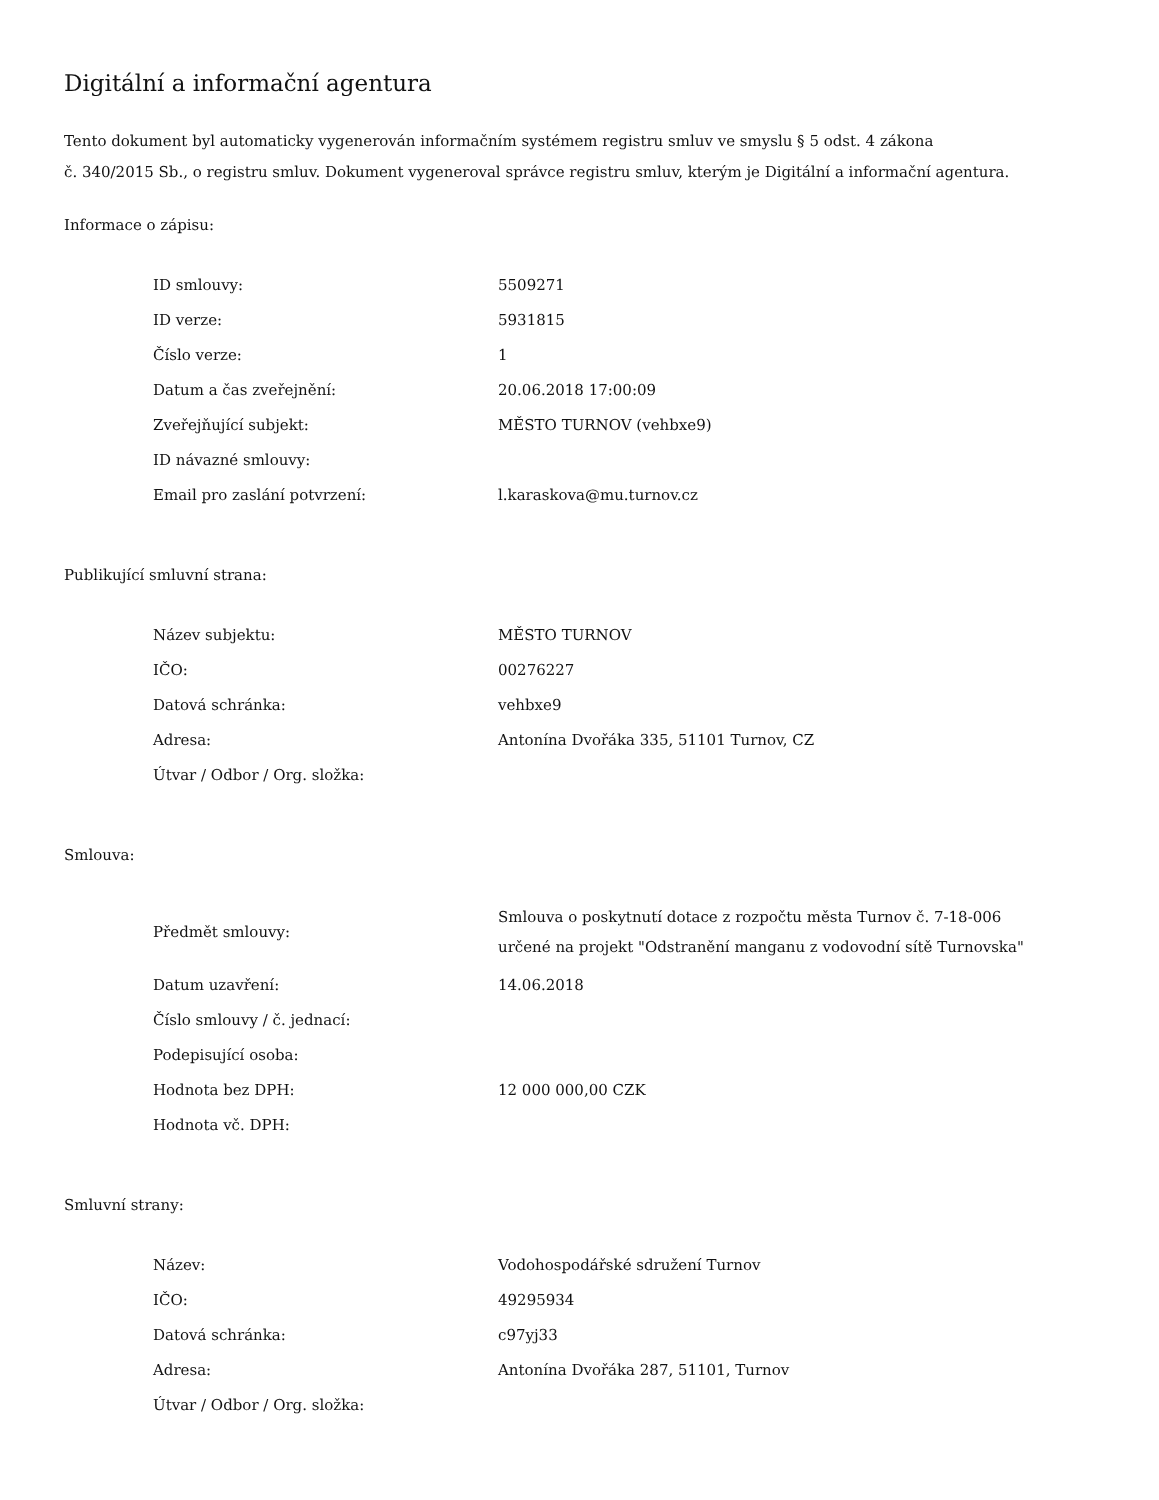Digitální a informační agentura
Tento dokument byl automaticky vygenerován informačním systémem registru smluv ve smyslu § 5 odst. 4 zákona
č. 340/2015 Sb., o registru smluv. Dokument vygeneroval správce registru smluv, kterým je Digitální a informační agentura.
Informace o zápisu:
| ID smlouvy: | 5509271 |
| ID verze: | 5931815 |
| Číslo verze: | 1 |
| Datum a čas zveřejnění: | 20.06.2018 17:00:09 |
| Zveřejňující subjekt: | MĚSTO TURNOV (vehbxe9) |
| ID návazné smlouvy: | |
| Email pro zaslání potvrzení: | l.karaskova@mu.turnov.cz |
Publikující smluvní strana:
| Název subjektu: | MĚSTO TURNOV |
| IČO: | 00276227 |
| Datová schránka: | vehbxe9 |
| Adresa: | Antonína Dvořáka 335, 51101 Turnov, CZ |
| Útvar / Odbor / Org. složka: | |
Smlouva:
| Předmět smlouvy: | Smlouva o poskytnutí dotace z rozpočtu města Turnov č. 7-18-006 určené na projekt "Odstranění manganu z vodovodní sítě Turnovska" |
| Datum uzavření: | 14.06.2018 |
| Číslo smlouvy / č. jednací: | |
| Podepisující osoba: | |
| Hodnota bez DPH: | 12 000 000,00 CZK |
| Hodnota vč. DPH: | |
Smluvní strany:
| Název: | Vodohospodářské sdružení Turnov |
| IČO: | 49295934 |
| Datová schránka: | c97yj33 |
| Adresa: | Antonína Dvořáka 287, 51101, Turnov |
| Útvar / Odbor / Org. složka: | |